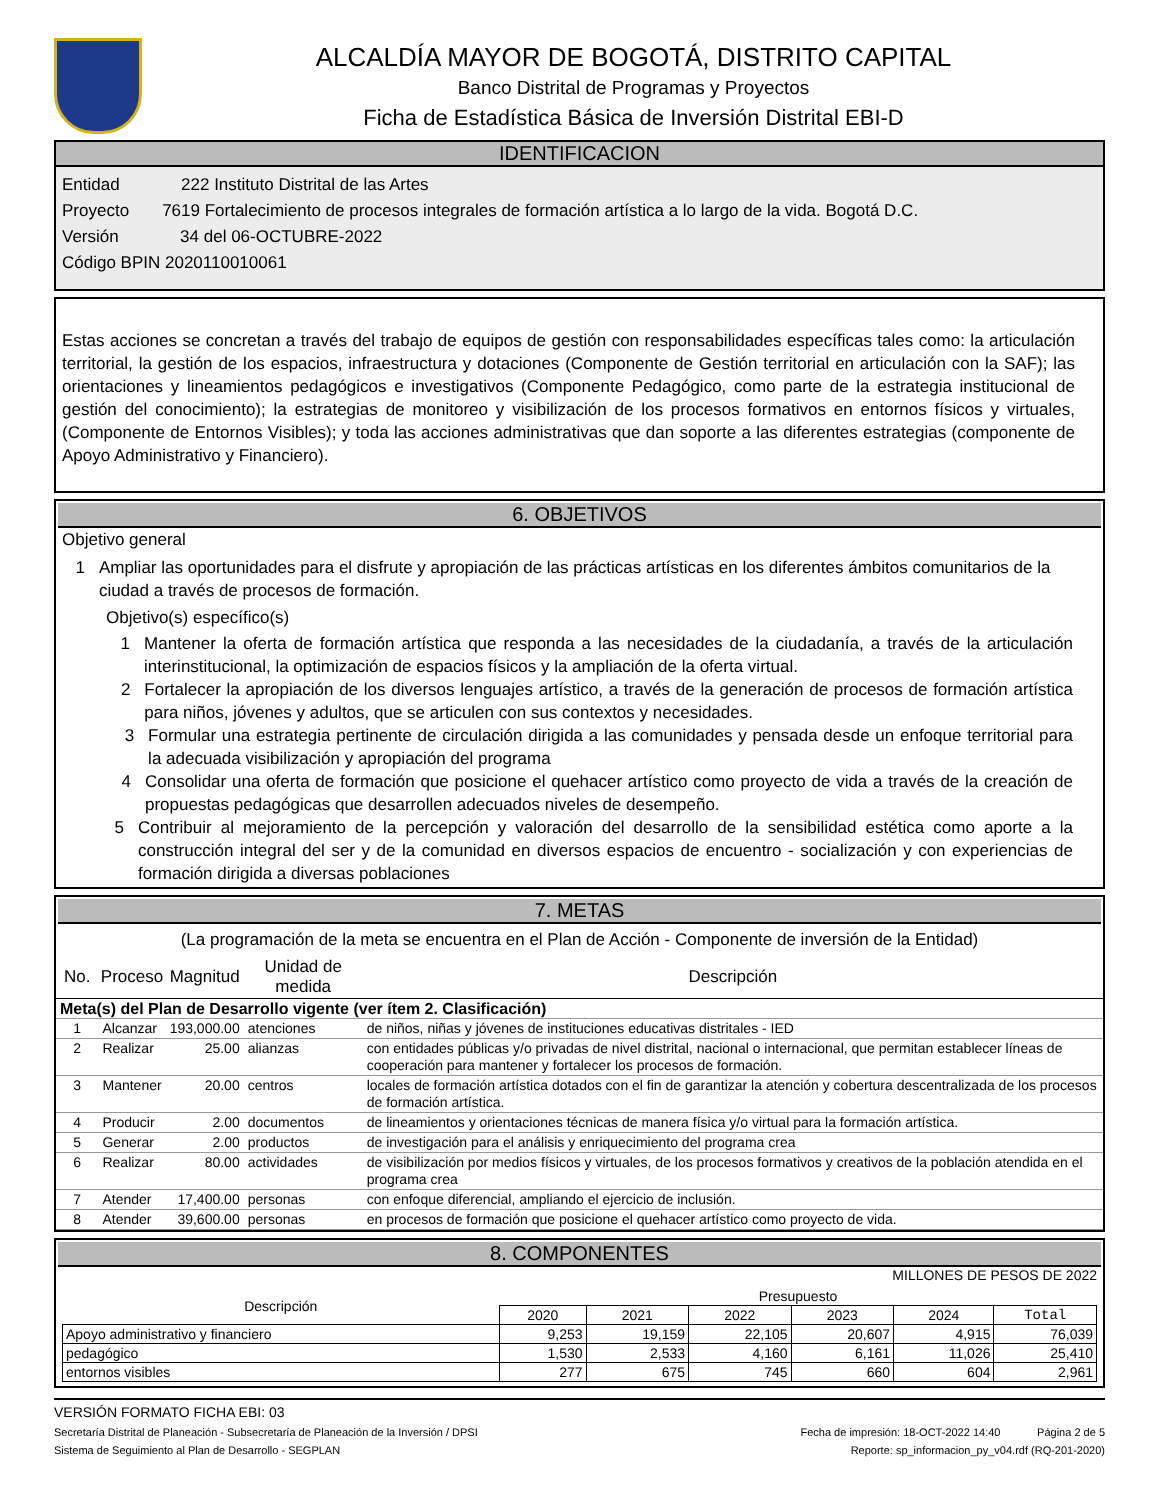ALCALDÍA MAYOR DE BOGOTÁ, DISTRITO CAPITAL
Banco Distrital de Programas y Proyectos
Ficha de Estadística Básica de Inversión Distrital EBI-D
IDENTIFICACION
Entidad 222 Instituto Distrital de las Artes
Proyecto 7619 Fortalecimiento de procesos integrales de formación artística a lo largo de la vida. Bogotá D.C.
Versión 34 del 06-OCTUBRE-2022
Código BPIN 2020110010061
Estas acciones se concretan a través del trabajo de equipos de gestión con responsabilidades específicas tales como: la articulación territorial, la gestión de los espacios, infraestructura y dotaciones (Componente de Gestión territorial en articulación con la SAF); las orientaciones y lineamientos pedagógicos e investigativos (Componente Pedagógico, como parte de la estrategia institucional de gestión del conocimiento); la estrategias de monitoreo y visibilización de los procesos formativos en entornos físicos y virtuales, (Componente de Entornos Visibles); y toda las acciones administrativas que dan soporte a las diferentes estrategias (componente de Apoyo Administrativo y Financiero).
6. OBJETIVOS
Objetivo general
1 Ampliar las oportunidades para el disfrute y apropiación de las prácticas artísticas en los diferentes ámbitos comunitarios de la ciudad a través de procesos de formación.
Objetivo(s) específico(s)
1 Mantener la oferta de formación artística que responda a las necesidades de la ciudadanía, a través de la articulación interinstitucional, la optimización de espacios físicos y la ampliación de la oferta virtual.
2 Fortalecer la apropiación de los diversos lenguajes artístico, a través de la generación de procesos de formación artística para niños, jóvenes y adultos, que se articulen con sus contextos y necesidades.
3 Formular una estrategia pertinente de circulación dirigida a las comunidades y pensada desde un enfoque territorial para la adecuada visibilización y apropiación del programa
4 Consolidar una oferta de formación que posicione el quehacer artístico como proyecto de vida a través de la creación de propuestas pedagógicas que desarrollen adecuados niveles de desempeño.
5 Contribuir al mejoramiento de la percepción y valoración del desarrollo de la sensibilidad estética como aporte a la construcción integral del ser y de la comunidad en diversos espacios de encuentro - socialización y con experiencias de formación dirigida a diversas poblaciones
7. METAS
(La programación de la meta se encuentra en el Plan de Acción - Componente de inversión de la Entidad)
| No. | Proceso | Magnitud | Unidad de medida | Descripción |
| --- | --- | --- | --- | --- |
| Meta(s) del Plan de Desarrollo vigente (ver ítem 2. Clasificación) | | | | |
| 1 | Alcanzar | 193,000.00 | atenciones | de niños, niñas y jóvenes de instituciones educativas distritales - IED |
| 2 | Realizar | 25.00 | alianzas | con entidades públicas y/o privadas de nivel distrital, nacional o internacional, que permitan establecer líneas de cooperación para mantener y fortalecer los procesos de formación. |
| 3 | Mantener | 20.00 | centros | locales de formación artística dotados con el fin de garantizar la atención y cobertura descentralizada de los procesos de formación artística. |
| 4 | Producir | 2.00 | documentos | de lineamientos y orientaciones técnicas de manera física y/o virtual para la formación artística. |
| 5 | Generar | 2.00 | productos | de investigación para el análisis y enriquecimiento del programa crea |
| 6 | Realizar | 80.00 | actividades | de visibilización por medios físicos y virtuales, de los procesos formativos y creativos de la población atendida en el programa crea |
| 7 | Atender | 17,400.00 | personas | con enfoque diferencial, ampliando el ejercicio de inclusión. |
| 8 | Atender | 39,600.00 | personas | en procesos de formación que posicione el quehacer artístico como proyecto de vida. |
8. COMPONENTES
MILLONES DE PESOS DE 2022
| Descripción | Presupuesto | | | | | |
| --- | --- | --- | --- | --- | --- | --- |
| | 2020 | 2021 | 2022 | 2023 | 2024 | Total |
| Apoyo administrativo y financiero | 9,253 | 19,159 | 22,105 | 20,607 | 4,915 | 76,039 |
| pedagógico | 1,530 | 2,533 | 4,160 | 6,161 | 11,026 | 25,410 |
| entornos visibles | 277 | 675 | 745 | 660 | 604 | 2,961 |
VERSIÓN FORMATO FICHA EBI: 03
Secretaría Distrital de Planeación - Subsecretaría de Planeación de la Inversión / DPSI Fecha de impresión: 18-OCT-2022 14:40 Página 2 de 5
Sistema de Seguimiento al Plan de Desarrollo - SEGPLAN Reporte: sp_informacion_py_v04.rdf (RQ-201-2020)